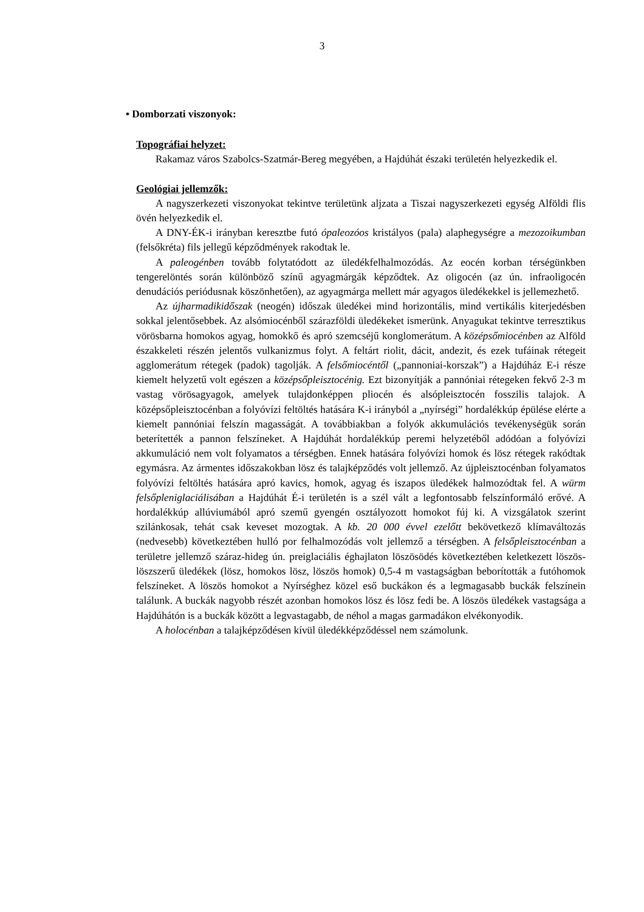3
• Domborzati viszonyok:
Topográfiai helyzet:
Rakamaz város Szabolcs-Szatmár-Bereg megyében, a Hajdúhát északi területén helyezkedik el.
Geológiai jellemzők:
A nagyszerkezeti viszonyokat tekintve területünk aljzata a Tiszai nagyszerkezeti egység Alföldi flis övén helyezkedik el.
A DNY-ÉK-i irányban keresztbe futó ópaleozóos kristályos (pala) alaphegységre a mezozoikumban (felsőkréta) fils jellegű képződmények rakodtak le.
A paleogénben tovább folytatódott az üledékfelhalmozódás. Az eocén korban térségünkben tengerelöntés során különböző színű agyagmárgák képződtek. Az oligocén (az ún. infraoligocén denudációs periódusnak köszönhetően), az agyagmárga mellett már agyagos üledékekkel is jellemezhető.
Az újharmadikidőszak (neogén) időszak üledékei mind horizontális, mind vertikális kiterjedésben sokkal jelentősebbek. Az alsómiocénből szárazföldi üledékeket ismerünk. Anyagukat tekintve terresztikus vörösbarna homokos agyag, homokkő és apró szemcséjű konglomerátum. A középsőmiocénben az Alföld északkeleti részén jelentős vulkanizmus folyt. A feltárt riolit, dácit, andezit, és ezek tufáinak rétegeit agglomerátum rétegek (padok) tagolják. A felsőmiocéntől („pannoniai-korszak”) a Hajdúház E-i része kiemelt helyzetű volt egészen a középsőpleisztocénig. Ezt bizonyítják a pannóniai rétegeken fekvő 2-3 m vastag vörösagyagok, amelyek tulajdonképpen pliocén és alsópleisztocén fosszilis talajok. A középsőpleisztocénban a folyóvízi feltöltés hatására K-i irányból a „nyírségi” hordalékkúp épülése elérte a kiemelt pannóniai felszín magasságát. A továbbiakban a folyók akkumulációs tevékenységük során beterítették a pannon felszíneket. A Hajdúhát hordalékkúp peremi helyzetéből adódóan a folyóvízi akkumuláció nem volt folyamatos a térségben. Ennek hatására folyóvízi homok és lösz rétegek rakódtak egymásra. Az ármentes időszakokban lösz és talajképződés volt jellemző. Az újpleisztocénban folyamatos folyóvízi feltöltés hatására apró kavics, homok, agyag és iszapos üledékek halmozódtak fel. A würm felsőpleniglaciálisában a Hajdúhát É-i területén is a szél vált a legfontosabb felszínformáló erővé. A hordalékkúp allúviumából apró szemű gyengén osztályozott homokot fúj ki. A vizsgálatok szerint szilánkosak, tehát csak keveset mozogtak. A kb. 20 000 évvel ezelőtt bekövetkező klímaváltozás (nedvesebb) következtében hulló por felhalmozódás volt jellemző a térségben. A felsőpleisztocénban a területre jellemző száraz-hideg ún. preiglaciális éghajlaton löszösödés következtében keletkezett löszös-löszszerű üledékek (lösz, homokos lösz, löszös homok) 0,5-4 m vastagságban beborították a futóhomok felszíneket. A löszös homokot a Nyírséghez közel eső buckákon és a legmagasabb buckák felszínein találunk. A buckák nagyobb részét azonban homokos lösz és lösz fedi be. A löszös üledékek vastagsága a Hajdúhátón is a buckák között a legvastagabb, de néhol a magas garmadákon elvékonyodik.
A holocénban a talajképződésen kívül üledékképződéssel nem számolunk.